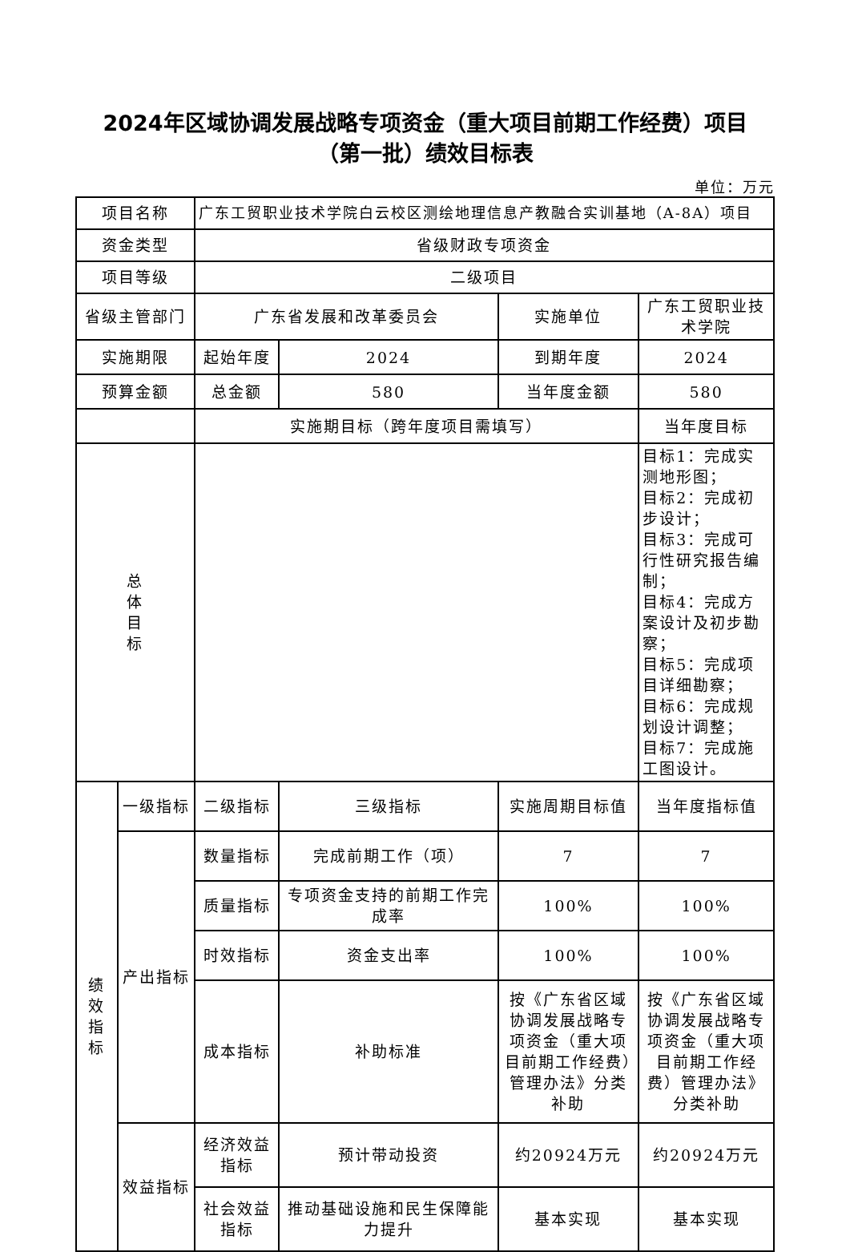2024年区域协调发展战略专项资金（重大项目前期工作经费）项目
（第一批）绩效目标表
单位：万元
| 项目名称 | | 广东工贸职业技术学院白云校区测绘地理信息产教融合实训基地（A-8A）项目 | | | |
| 资金类型 | | 省级财政专项资金 | | | |
| 项目等级 | | 二级项目 | | | |
| 省级主管部门 | | 广东省发展和改革委员会 | | 实施单位 | 广东工贸职业技术学院 |
| 实施期限 | | 起始年度 | 2024 | 到期年度 | 2024 |
| 预算金额 | | 总金额 | 580 | 当年度金额 | 580 |
| | | 实施期目标（跨年度项目需填写） | | | 当年度目标 |
| 总 体 目 标 | | | | | 目标1：完成实测地形图； 目标2：完成初步设计； 目标3：完成可行性研究报告编制； 目标4：完成方案设计及初步勘察； 目标5：完成项目详细勘察； 目标6：完成规划设计调整； 目标7：完成施工图设计。 |
| 绩效 指标 | 一级指标 | 二级指标 | 三级指标 | 实施周期目标值 | 当年度指标值 |
| | 产出指标 | 数量指标 | 完成前期工作（项） | 7 | 7 |
| | | 质量指标 | 专项资金支持的前期工作完成率 | 100% | 100% |
| | | 时效指标 | 资金支出率 | 100% | 100% |
| | | 成本指标 | 补助标准 | 按《广东省区域协调发展战略专项资金（重大项目前期工作经费）管理办法》分类补助 | 按《广东省区域协调发展战略专项资金（重大项目前期工作经费）管理办法》分类补助 |
| | 效益指标 | 经济效益指标 | 预计带动投资 | 约20924万元 | 约20924万元 |
| | | 社会效益指标 | 推动基础设施和民生保障能力提升 | 基本实现 | 基本实现 |